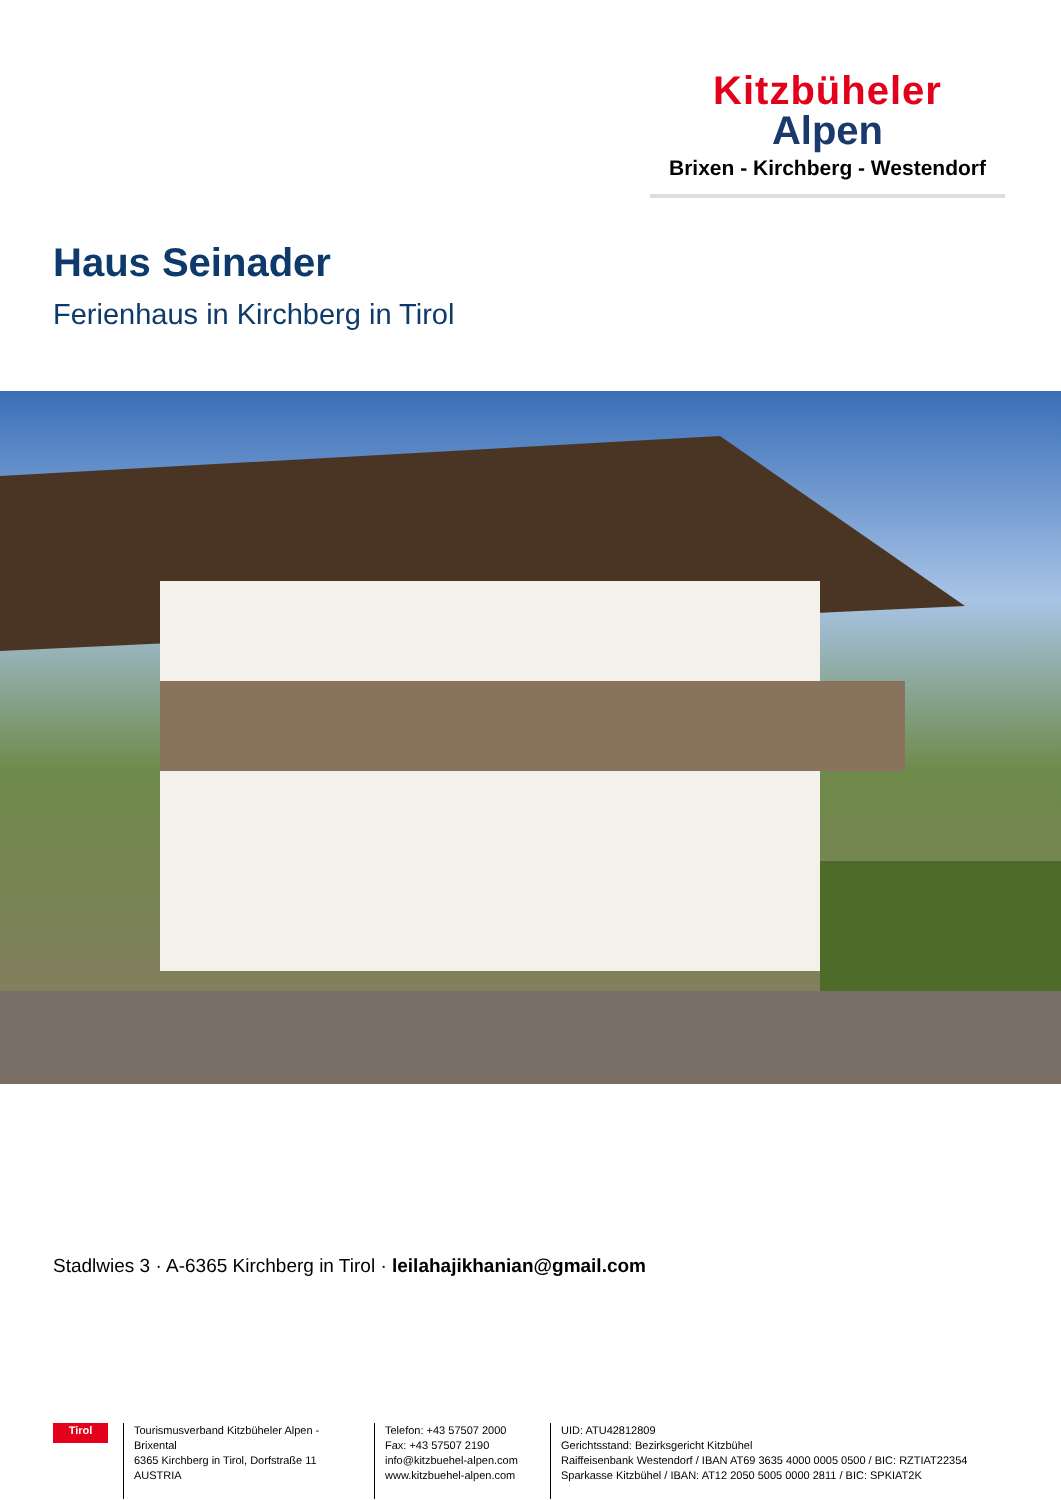Kitzbüheler
Alpen
Brixen - Kirchberg - Westendorf
Haus Seinader
Ferienhaus in Kirchberg in Tirol
Stadlwies 3 · A-6365 Kirchberg in Tirol · leilahajikhanian@gmail.com
Tirol
Tourismusverband Kitzbüheler Alpen - Brixental
6365 Kirchberg in Tirol, Dorfstraße 11
AUSTRIA
Telefon: +43 57507 2000
Fax: +43 57507 2190
info@kitzbuehel-alpen.com
www.kitzbuehel-alpen.com
UID: ATU42812809
Gerichtsstand: Bezirksgericht Kitzbühel
Raiffeisenbank Westendorf / IBAN AT69 3635 4000 0005 0500 / BIC: RZTIAT22354
Sparkasse Kitzbühel / IBAN: AT12 2050 5005 0000 2811 / BIC: SPKIAT2K